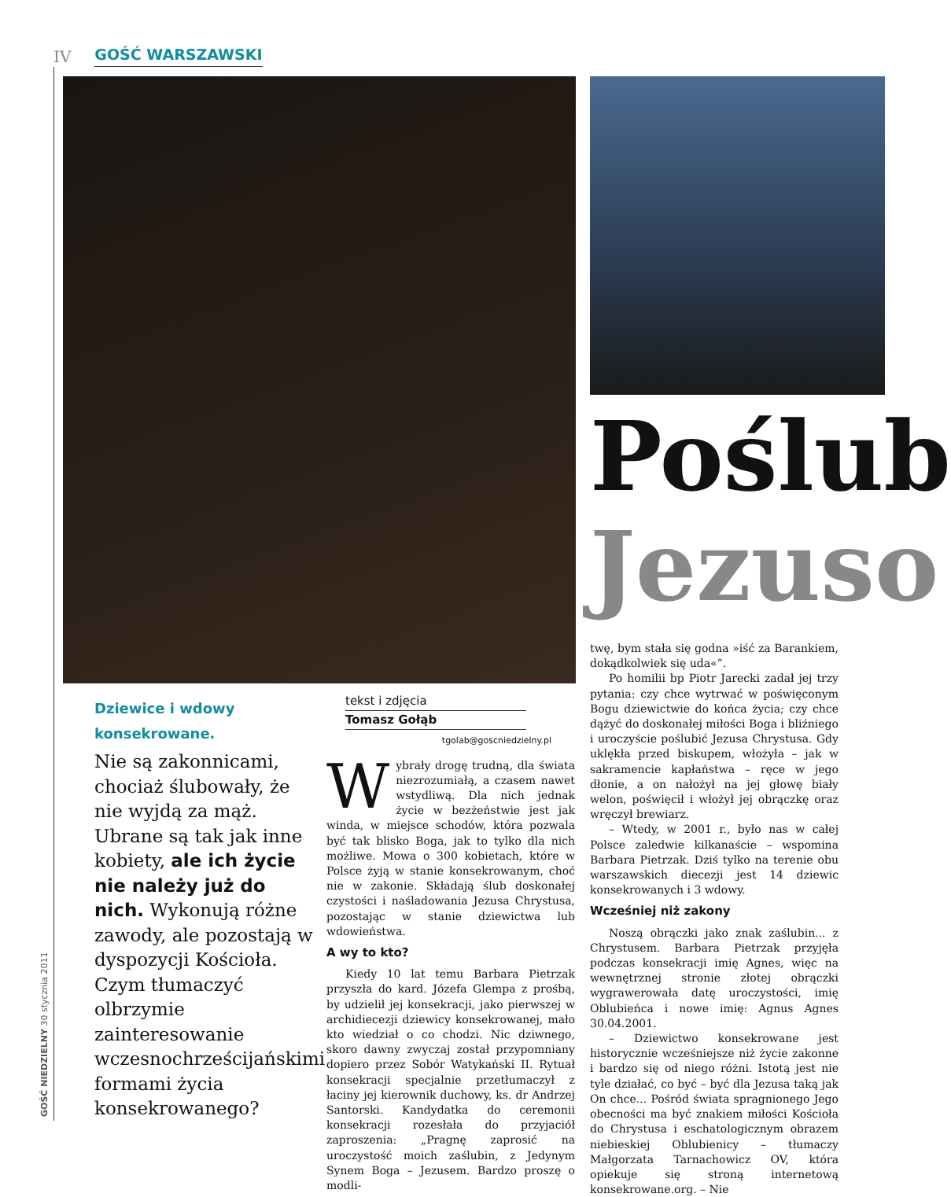IV GOŚĆ WARSZAWSKI
GOŚĆ NIEDZIELNY 30 stycznia 2011
Poślub
Jezuso
Dziewice i wdowy konsekrowane.
Nie są zakonnicami, chociaż ślubowały, że nie wyjdą za mąż. Ubrane są tak jak inne kobiety, ale ich życie nie należy już do nich. Wykonują różne zawody, ale pozostają w dyspozycji Kościoła. Czym tłumaczyć olbrzymie zainteresowanie wczesnochrześcijańskimi formami życia konsekrowanego?
tekst i zdjęcia
Tomasz Gołąb
tgolab@goscniedzielny.pl
Wybrały drogę trudną, dla świata niezrozumiałą, a czasem nawet wstydliwą. Dla nich jednak życie w bezżeństwie jest jak winda, w miejsce schodów, która pozwala być tak blisko Boga, jak to tylko dla nich możliwe. Mowa o 300 kobietach, które w Polsce żyją w stanie konsekrowanym, choć nie w zakonie. Składają ślub doskonałej czystości i naśladowania Jezusa Chrystusa, pozostając w stanie dziewictwa lub wdowieństwa.
A wy to kto?
Kiedy 10 lat temu Barbara Pietrzak przyszła do kard. Józefa Glempa z prośbą, by udzielił jej konsekracji, jako pierwszej w archidiecezji dziewicy konsekrowanej, mało kto wiedział o co chodzi. Nic dziwnego, skoro dawny zwyczaj został przypomniany dopiero przez Sobór Watykański II. Rytuał konsekracji specjalnie przetłumaczył z łaciny jej kierownik duchowy, ks. dr Andrzej Santorski. Kandydatka do ceremonii konsekracji rozesłała do przyjaciół zaproszenia: „Pragnę zaprosić na uroczystość moich zaślubin, z Jedynym Synem Boga – Jezusem. Bardzo proszę o modli-
twę, bym stała się godna »iść za Barankiem, dokądkolwiek się uda«”.
Po homilii bp Piotr Jarecki zadał jej trzy pytania: czy chce wytrwać w poświęconym Bogu dziewictwie do końca życia; czy chce dążyć do doskonałej miłości Boga i bliźniego i uroczyście poślubić Jezusa Chrystusa. Gdy uklękła przed biskupem, włożyła – jak w sakramencie kapłaństwa – ręce w jego dłonie, a on nałożył na jej głowę biały welon, poświęcił i włożył jej obrączkę oraz wręczył brewiarz.
– Wtedy, w 2001 r., było nas w całej Polsce zaledwie kilkanaście – wspomina Barbara Pietrzak. Dziś tylko na terenie obu warszawskich diecezji jest 14 dziewic konsekrowanych i 3 wdowy.
Wcześniej niż zakony
Noszą obrączki jako znak zaślubin... z Chrystusem. Barbara Pietrzak przyjęła podczas konsekracji imię Agnes, więc na wewnętrznej stronie złotej obrączki wygrawerowała datę uroczystości, imię Oblubieńca i nowe imię: Agnus Agnes 30.04.2001.
– Dziewictwo konsekrowane jest historycznie wcześniejsze niż życie zakonne i bardzo się od niego różni. Istotą jest nie tyle działać, co być – być dla Jezusa taką jak On chce... Pośród świata spragnionego Jego obecności ma być znakiem miłości Kościoła do Chrystusa i eschatologicznym obrazem niebieskiej Oblubienicy – tłumaczy Małgorzata Tarnachowicz OV, która opiekuje się stroną internetową konsekrowane.org. – Nie